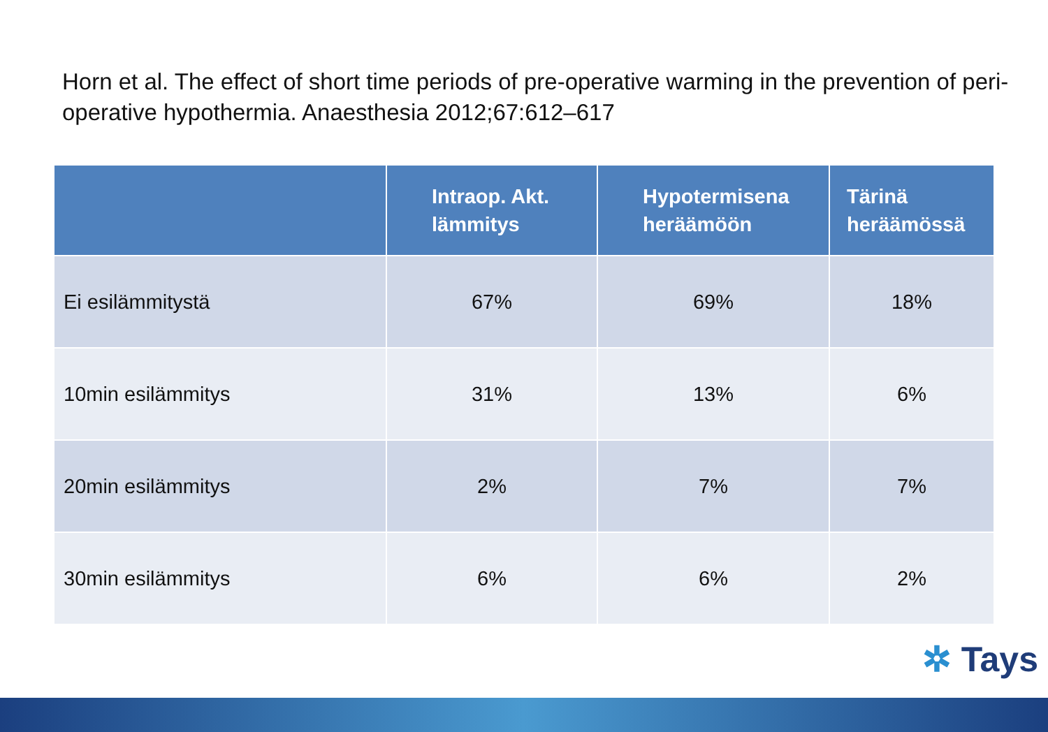Horn et al. The effect of short time periods of pre-operative warming in the prevention of peri-operative hypothermia. Anaesthesia 2012;67:612–617
| | Intraop. Akt. lämmitys | Hypotermisena heräämöön | Tärinä heräämössä |
| --- | --- | --- | --- |
| Ei esilämmitystä | 67% | 69% | 18% |
| 10min esilämmitys | 31% | 13% | 6% |
| 20min esilämmitys | 2% | 7% | 7% |
| 30min esilämmitys | 6% | 6% | 2% |
✲ Tays